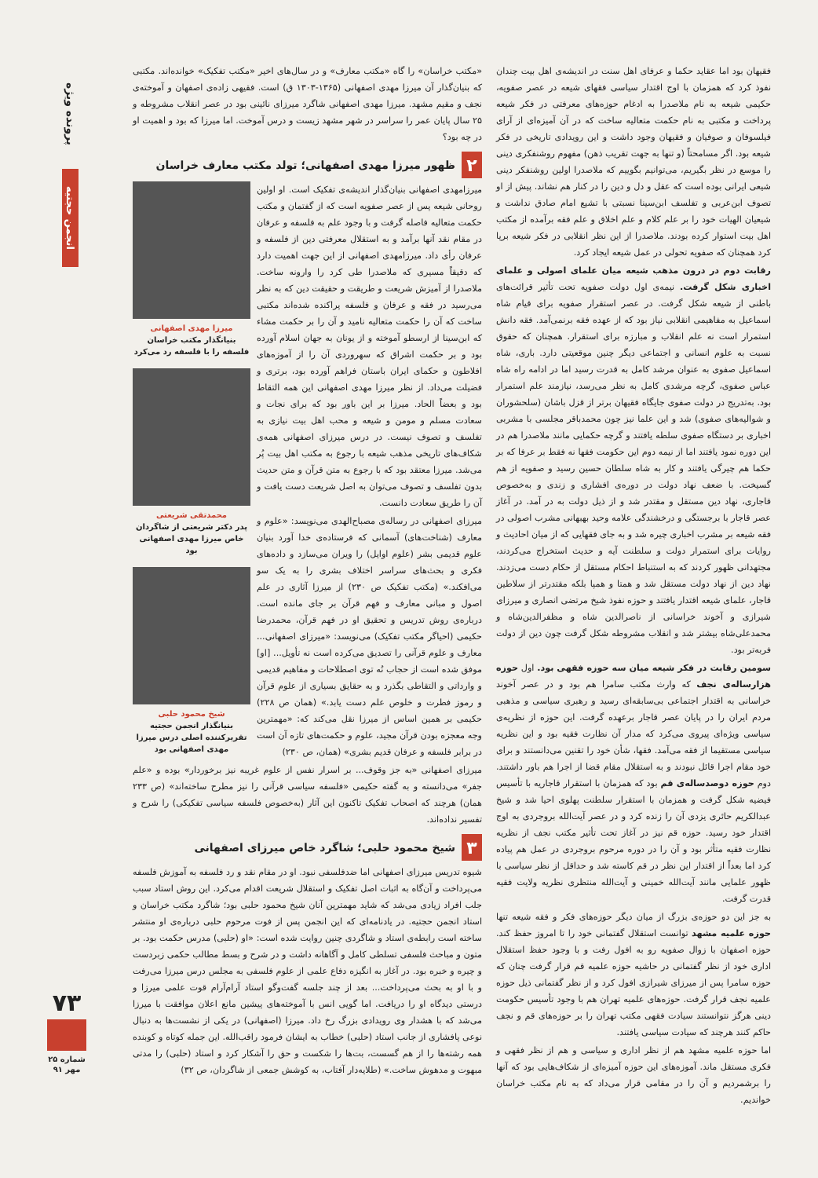پرونده ویژه
انجمن حجتیه
فقیهان بود اما عقاید حکما و عرفای اهل سنت در اندیشه‌ی اهل بیت چندان نفوذ کرد که همزمان با اوج اقتدار سیاسی فقهای شیعه در عصر صفویه، حکیمی شیعه به نام ملاصدرا به ادغام حوزه‌های معرفتی در فکر شیعه پرداخت و مکتبی به نام حکمت متعالیه ساخت که در آن آمیزه‌ای از آرای فیلسوفان و صوفیان و فقیهان وجود داشت و این رویدادی تاریخی در فکر شیعه بود. اگر مسامحتاً (و تنها به جهت تقریب ذهن) مفهوم روشنفکری دینی را موسع در نظر بگیریم، می‌توانیم بگوییم که ملاصدرا اولین روشنفکر دینی شیعی ایرانی بوده است که عقل و دل و دین را در کنار هم نشاند. پیش از او تصوف ابن‌عربی و تفلسف ابن‌سینا نسبتی با تشیع امام صادق نداشت و شیعیان الهیات خود را بر علم کلام و علم اخلاق و علم فقه برآمده از مکتب اهل بیت استوار کرده بودند. ملاصدرا از این نظر انقلابی در فکر شیعه برپا کرد همچنان که صفویه تحولی در عمل شیعه ایجاد کرد.
رقابت دوم در درون مذهب شیعه میان علمای اصولی و علمای اخباری شکل گرفت. نیمه‌ی اول دولت صفویه تحت تأثیر قرائت‌های باطنی از شیعه شکل گرفت. در عصر استقرار صفویه برای قیام شاه اسماعیل به مفاهیمی انقلابی نیاز بود که از عهده فقه برنمی‌آمد. فقه دانش استمرار است نه علم انقلاب و مبارزه برای استقرار. همچنان که حقوق نسبت به علوم انسانی و اجتماعی دیگر چنین موقعیتی دارد. باری، شاه اسماعیل صفوی به عنوان مرشد کامل به قدرت رسید اما در ادامه راه شاه عباس صفوی، گرچه مرشدی کامل به نظر می‌رسد، نیازمند علم استمرار بود. به‌تدریج در دولت صفوی جایگاه فقیهان برتر از قزل باشان (سلحشوران و شوالیه‌های صفوی) شد و این علما نیز چون محمدباقر مجلسی با مشربی اخباری بر دستگاه صفوی سلطه یافتند و گرچه حکمایی مانند ملاصدرا هم در این دوره نمود یافتند اما از نیمه دوم این حکومت فقها نه فقط بر عرفا که بر حکما هم چیرگی یافتند و کار به شاه سلطان حسین رسید و صفویه از هم گسیخت. با ضعف نهاد دولت در دوره‌ی افشاری و زندی و به‌خصوص قاجاری، نهاد دین مستقل و مقتدر شد و از ذیل دولت به در آمد. در آغاز عصر قاجار با برجستگی و درخشندگی علامه وحید بهبهانی مشرب اصولی در فقه شیعه بر مشرب اخباری چیره شد و به جای فقهایی که از میان احادیث و روایات برای استمرار دولت و سلطنت آیه و حدیث استخراج می‌کردند، مجتهدانی ظهور کردند که به استنباط احکام مستقل از حکام دست می‌زدند. نهاد دین از نهاد دولت مستقل شد و همتا و همپا بلکه مقتدرتر از سلاطین قاجار، علمای شیعه اقتدار یافتند و حوزه نفوذ شیخ مرتضی انصاری و میرزای شیرازی و آخوند خراسانی از ناصرالدین شاه و مظفرالدین‌شاه و محمدعلی‌شاه بیشتر شد و انقلاب مشروطه شکل گرفت چون دین از دولت فربه‌تر بود.
سومین رقابت در فکر شیعه میان سه حوزه فقهی بود. اول حوزه هزارساله‌ی نجف که وارث مکتب سامرا هم بود و در عصر آخوند خراسانی به اقتدار اجتماعی بی‌سابقه‌ای رسید و رهبری سیاسی و مذهبی مردم ایران را در پایان عصر قاجار برعهده گرفت. این حوزه از نظریه‌ی سیاسی ویژه‌ای پیروی می‌کرد که مدار آن نظارت فقیه بود و این نظریه سیاسی مستقیما از فقه می‌آمد. فقها، شأن خود را تقنین می‌دانستند و برای خود مقام اجرا قائل نبودند و به استقلال مقام قضا از اجرا هم باور داشتند. دوم حوزه دوصدساله‌ی قم بود که همزمان با استقرار قاجاریه با تأسیس فیضیه شکل گرفت و همزمان با استقرار سلطنت پهلوی احیا شد و شیخ عبدالکریم حائری یزدی آن را زنده کرد و در عصر آیت‌الله بروجردی به اوج اقتدار خود رسید. حوزه قم نیز در آغاز تحت تأثیر مکتب نجف از نظریه نظارت فقیه متأثر بود و آن را در دوره مرحوم بروجردی در عمل هم پیاده کرد اما بعداً از اقتدار این نظر در قم کاسته شد و حداقل از نظر سیاسی با ظهور علمایی مانند آیت‌الله خمینی و آیت‌الله منتظری نظریه ولایت فقیه قدرت گرفت.
به جز این دو حوزه‌ی بزرگ از میان دیگر حوزه‌های فکر و فقه شیعه تنها حوزه علمیه مشهد توانست استقلال گفتمانی خود را تا امروز حفظ کند. حوزه اصفهان با زوال صفویه رو به افول رفت و با وجود حفظ استقلال اداری خود از نظر گفتمانی در حاشیه حوزه علمیه قم قرار گرفت چنان که حوزه سامرا پس از میرزای شیرازی افول کرد و از نظر گفتمانی ذیل حوزه علمیه نجف قرار گرفت. حوزه‌های علمیه تهران هم با وجود تأسیس حکومت دینی هرگز نتوانستند سیادت فقهی مکتب تهران را بر حوزه‌های قم و نجف حاکم کنند هرچند که سیادت سیاسی یافتند.
اما حوزه علمیه مشهد هم از نظر اداری و سیاسی و هم از نظر فقهی و فکری مستقل ماند. آموزه‌های این حوزه آمیزه‌ای از شکاف‌هایی بود که آنها را برشمردیم و آن را در مقامی قرار می‌داد که به نام مکتب خراسان خواندیم.
«مکتب خراسان» را گاه «مکتب معارف» و در سال‌های اخیر «مکتب تفکیک» خوانده‌اند. مکتبی که بنیان‌گذار آن میرزا مهدی اصفهانی (۱۳۶۵-۱۳۰۳ ق) است. فقیهی زاده‌ی اصفهان و آموخته‌ی نجف و مقیم مشهد. میرزا مهدی اصفهانی شاگرد میرزای نائینی بود در عصر انقلاب مشروطه و ۲۵ سال پایان عمر را سراسر در شهر مشهد زیست و درس آموخت. اما میرزا که بود و اهمیت او در چه بود؟
۲ ظهور میرزا مهدی اصفهانی؛ تولد مکتب معارف خراسان
میرزا مهدی اصفهانی
بنیانگذار مکتب خراسان فلسفه را با فلسفه رد می‌کرد
محمدتقی شریعتی
پدر دکتر شریعتی از شاگردان خاص میرزا مهدی اصفهانی بود
شیخ محمود حلبی
بنیانگذار انجمن حجتیه تقریرکننده اصلی درس میرزا مهدی اصفهانی بود
میرزامهدی اصفهانی بنیان‌گذار اندیشه‌ی تفکیک است. او اولین روحانی شیعه پس از عصر صفویه است که از گفتمان و مکتب حکمت متعالیه فاصله گرفت و با وجود علم به فلسفه و عرفان در مقام نقد آنها برآمد و به استقلال معرفتی دین از فلسفه و عرفان رأی داد. میرزامهدی اصفهانی از این جهت اهمیت دارد که دقیقاً مسیری که ملاصدرا طی کرد را وارونه ساخت. ملاصدرا از آمیزش شریعت و طریقت و حقیقت دین که به نظر می‌رسید در فقه و عرفان و فلسفه پراکنده شده‌اند مکتبی ساخت که آن را حکمت متعالیه نامید و آن را بر حکمت مشاء که ابن‌سینا از ارسطو آموخته و از یونان به جهان اسلام آورده بود و بر حکمت اشراق که سهروردی آن را از آموزه‌های افلاطون و حکمای ایران باستان فراهم آورده بود، برتری و فضیلت می‌داد. از نظر میرزا مهدی اصفهانی این همه التقاط بود و بعضاً الحاد. میرزا بر این باور بود که برای نجات و سعادت مسلم و مومن و شیعه و محب اهل بیت نیازی به تفلسف و تصوف نیست. در درس میرزای اصفهانی همه‌ی شکاف‌های تاریخی مذهب شیعه با رجوع به مکتب اهل بیت پُر می‌شد. میرزا معتقد بود که با رجوع به متن قرآن و متن حدیث بدون تفلسف و تصوف می‌توان به اصل شریعت دست یافت و آن را طریق سعادت دانست.
میرزای اصفهانی در رساله‌ی مصباح‌الهدی می‌نویسد: «علوم و معارف (شناخت‌های) آسمانی که فرستاده‌ی خدا آورد بنیان علوم قدیمی بشر (علوم اوایل) را ویران می‌سازد و داده‌های فکری و بحث‌های سراسر اختلاف بشری را به یک سو می‌افکند.» (مکتب تفکیک ص ۲۳۰) از میرزا آثاری در علم اصول و مبانی معارف و فهم قرآن بر جای مانده است. درباره‌ی روش تدریس و تحقیق او در فهم قرآن، محمدرضا حکیمی (احیاگر مکتب تفکیک) می‌نویسد: «میرزای اصفهانی... معارف و علوم قرآنی را تصدیق می‌کرده است نه تأویل... [او] موفق شده است از حجاب نُه توی اصطلاحات و مفاهیم قدیمی و وارداتی و التقاطی بگذرد و به حقایق بسیاری از علوم قرآن و رموز فطرت و خلوص علم دست یابد.» (همان ص ۲۲۸) حکیمی بر همین اساس از میرزا نقل می‌کند که: «مهمترین وجه معجزه بودن قرآن مجید، علوم و حکمت‌های تازه آن است در برابر فلسفه و عرفان قدیم بشری» (همان، ص ۲۳۰)
میرزای اصفهانی «به جز وقوف... بر اسرار نفس از علوم غریبه نیز برخوردار» بوده و «علم جفر» می‌دانسته و به گفته حکیمی «فلسفه سیاسی قرآنی را نیز مطرح ساخته‌اند» (ص ۲۳۳ همان) هرچند که اصحاب تفکیک تاکنون این آثار (به‌خصوص فلسفه سیاسی تفکیکی) را شرح و تفسیر نداده‌اند.
۳ شیخ محمود حلبی؛ شاگرد خاص میرزای اصفهانی
شیوه تدریس میرزای اصفهانی اما ضدفلسفی نبود. او در مقام نقد و رد فلسفه به آموزش فلسفه می‌پرداخت و آن‌گاه به اثبات اصل تفکیک و استقلال شریعت اقدام می‌کرد. این روش استاد سبب جلب افراد زیادی می‌شد که شاید مهمترین آنان شیخ محمود حلبی بود؛ شاگرد مکتب خراسان و استاد انجمن حجتیه. در یادنامه‌ای که این انجمن پس از فوت مرحوم حلبی درباره‌ی او منتشر ساخته است رابطه‌ی استاد و شاگردی چنین روایت شده است: «او (حلبی) مدرس حکمت بود. بر متون و مباحث فلسفی تسلطی کامل و آگاهانه داشت و در شرح و بسط مطالب حکمی زبردست و چیره و خبره بود. در آغاز به انگیزه دفاع علمی از علوم فلسفی به مجلس درس میرزا می‌رفت و با او به بحث می‌پرداخت... بعد از چند جلسه گفت‌وگو استاد آرام‌آرام قوت علمی میرزا و درستی دیدگاه او را دریافت. اما گویی انس با آموخته‌های پیشین مانع اعلان موافقت با میرزا می‌شد که با هشدار وی رویدادی بزرگ رخ داد. میرزا (اصفهانی) در یکی از نشست‌ها به دنبال نوعی پافشاری از جانب استاد (حلبی) خطاب به ایشان فرمود راقب‌الله. این جمله کوتاه و کوبنده همه رشته‌ها را از هم گسست، بت‌ها را شکست و حق را آشکار کرد و استاد (حلبی) را مدتی مبهوت و مدهوش ساخت.» (طلایه‌دار آفتاب، به کوشش جمعی از شاگردان، ص ۳۲)
۷۳
شماره ۲۵
مهر ۹۱